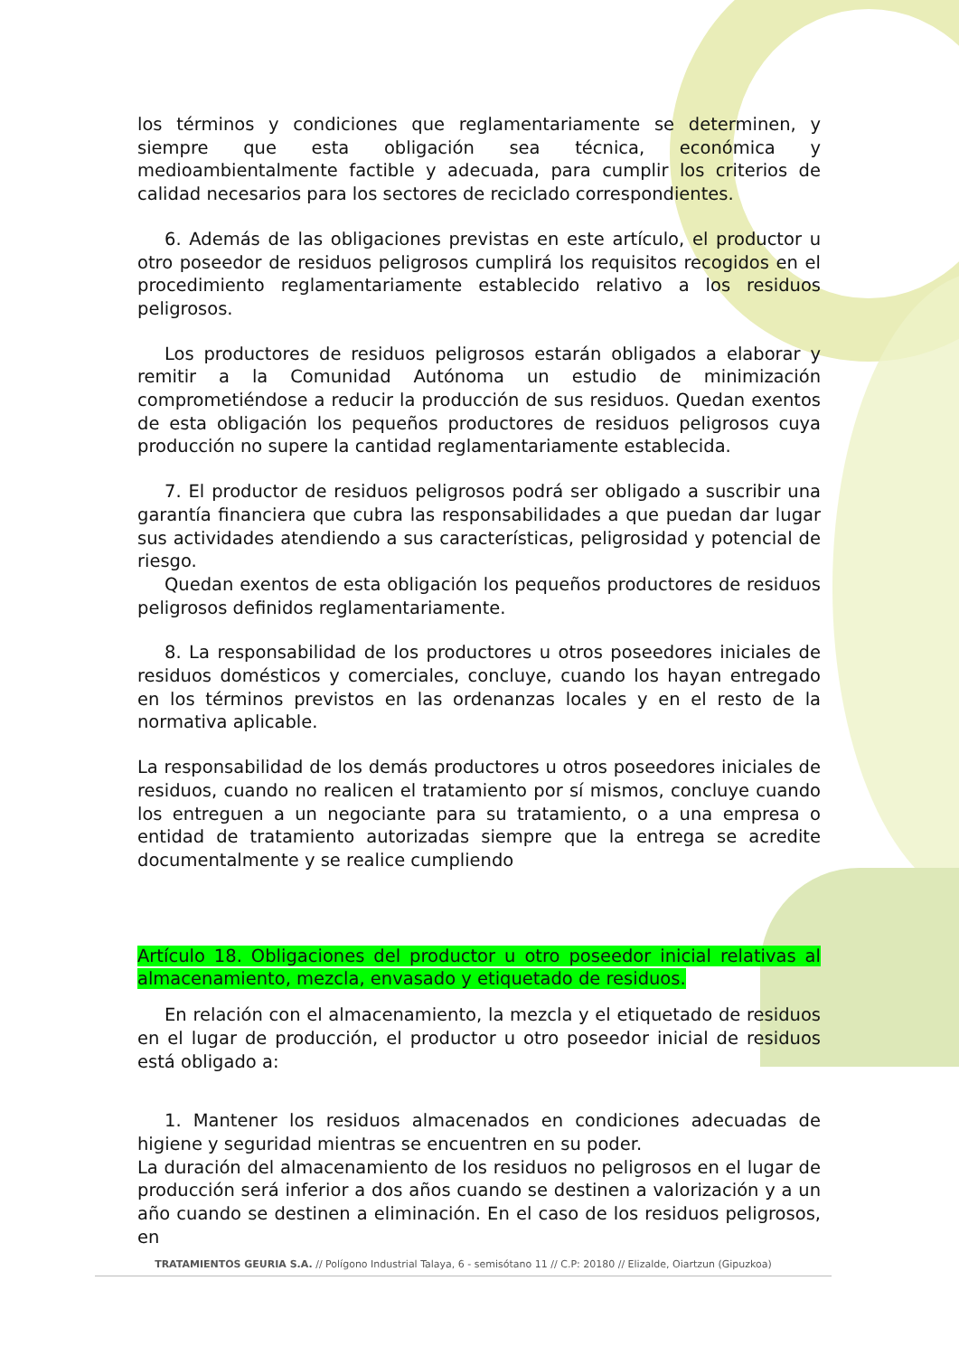los términos y condiciones que reglamentariamente se determinen, y siempre que esta obligación sea técnica, económica y medioambientalmente factible y adecuada, para cumplir los criterios de calidad necesarios para los sectores de reciclado correspondientes.
6. Además de las obligaciones previstas en este artículo, el productor u otro poseedor de residuos peligrosos cumplirá los requisitos recogidos en el procedimiento reglamentariamente establecido relativo a los residuos peligrosos.
Los productores de residuos peligrosos estarán obligados a elaborar y remitir a la Comunidad Autónoma un estudio de minimización comprometiéndose a reducir la producción de sus residuos. Quedan exentos de esta obligación los pequeños productores de residuos peligrosos cuya producción no supere la cantidad reglamentariamente establecida.
7. El productor de residuos peligrosos podrá ser obligado a suscribir una garantía financiera que cubra las responsabilidades a que puedan dar lugar sus actividades atendiendo a sus características, peligrosidad y potencial de riesgo.
Quedan exentos de esta obligación los pequeños productores de residuos peligrosos definidos reglamentariamente.
8. La responsabilidad de los productores u otros poseedores iniciales de residuos domésticos y comerciales, concluye, cuando los hayan entregado en los términos previstos en las ordenanzas locales y en el resto de la normativa aplicable.
La responsabilidad de los demás productores u otros poseedores iniciales de residuos, cuando no realicen el tratamiento por sí mismos, concluye cuando los entreguen a un negociante para su tratamiento, o a una empresa o entidad de tratamiento autorizadas siempre que la entrega se acredite documentalmente y se realice cumpliendo
Artículo 18. Obligaciones del productor u otro poseedor inicial relativas al almacenamiento, mezcla, envasado y etiquetado de residuos.
En relación con el almacenamiento, la mezcla y el etiquetado de residuos en el lugar de producción, el productor u otro poseedor inicial de residuos está obligado a:
1. Mantener los residuos almacenados en condiciones adecuadas de higiene y seguridad mientras se encuentren en su poder.
La duración del almacenamiento de los residuos no peligrosos en el lugar de producción será inferior a dos años cuando se destinen a valorización y a un año cuando se destinen a eliminación. En el caso de los residuos peligrosos, en
TRATAMIENTOS GEURIA S.A. // Polígono Industrial Talaya, 6 - semisótano 11 // C.P: 20180 // Elizalde, Oiartzun (Gipuzkoa)